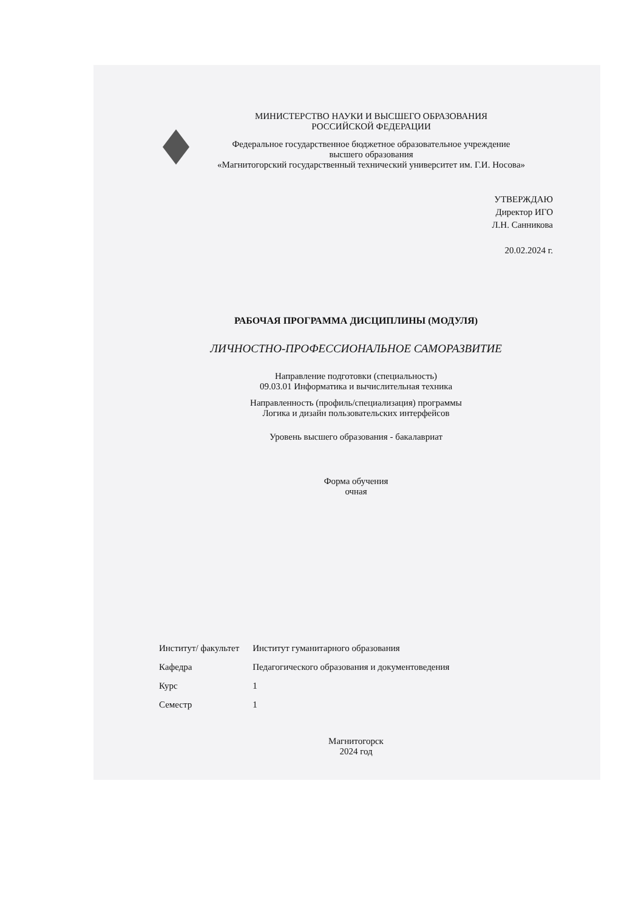МИНИСТЕРСТВО НАУКИ И ВЫСШЕГО ОБРАЗОВАНИЯ
РОССИЙСКОЙ ФЕДЕРАЦИИ
Федеральное государственное бюджетное образовательное учреждение
высшего образования
«Магнитогорский государственный технический университет им. Г.И. Носова»
УТВЕРЖДАЮ
Директор ИГО
Л.Н. Санникова
20.02.2024 г.
РАБОЧАЯ ПРОГРАММА ДИСЦИПЛИНЫ (МОДУЛЯ)
ЛИЧНОСТНО-ПРОФЕССИОНАЛЬНОЕ САМОРАЗВИТИЕ
Направление подготовки (специальность)
09.03.01 Информатика и вычислительная техника
Направленность (профиль/специализация) программы
Логика и дизайн пользовательских интерфейсов
Уровень высшего образования - бакалавриат
Форма обучения
очная
| Институт/ факультет | Институт гуманитарного образования |
| Кафедра | Педагогического образования и документоведения |
| Курс | 1 |
| Семестр | 1 |
Магнитогорск
2024 год